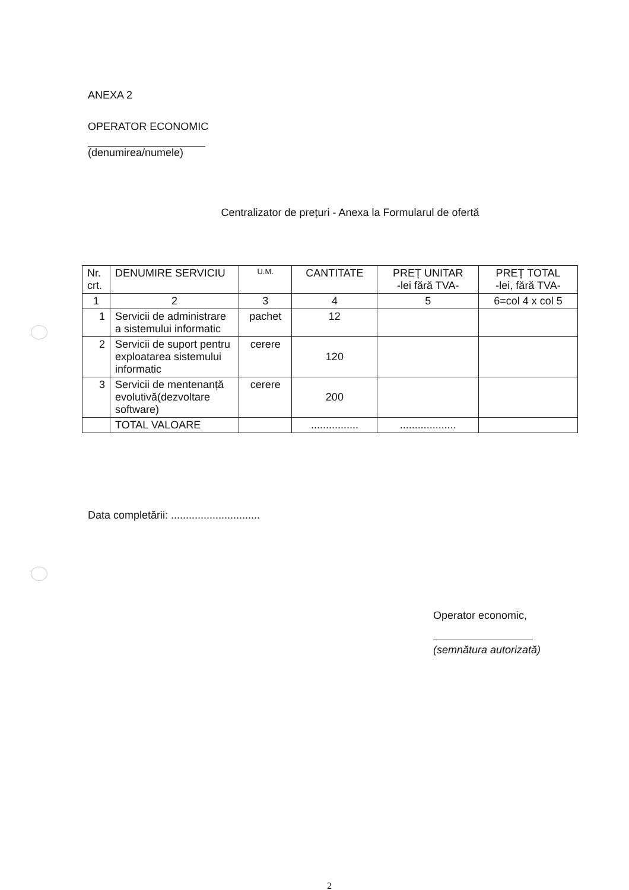ANEXA 2
OPERATOR ECONOMIC
(denumirea/numele)
Centralizator de prețuri - Anexa la Formularul de ofertă
| Nr. crt. | DENUMIRE SERVICIU | U.M. | CANTITATE | PREȚ UNITAR -lei fără TVA- | PREȚ TOTAL -lei, fără TVA- |
| --- | --- | --- | --- | --- | --- |
| 1 | 2 | 3 | 4 | 5 | 6=col 4 x col 5 |
| 1 | Servicii de administrare a sistemului informatic | pachet | 12 | | |
| 2 | Servicii de suport pentru exploatarea sistemului informatic | cerere | 120 | | |
| 3 | Servicii de mentenanță evolutivă(dezvoltare software) | cerere | 200 | | |
| | TOTAL VALOARE | | ................ | ................... | |
Data completării: ..............................
Operator economic,
(semnătura autorizată)
2